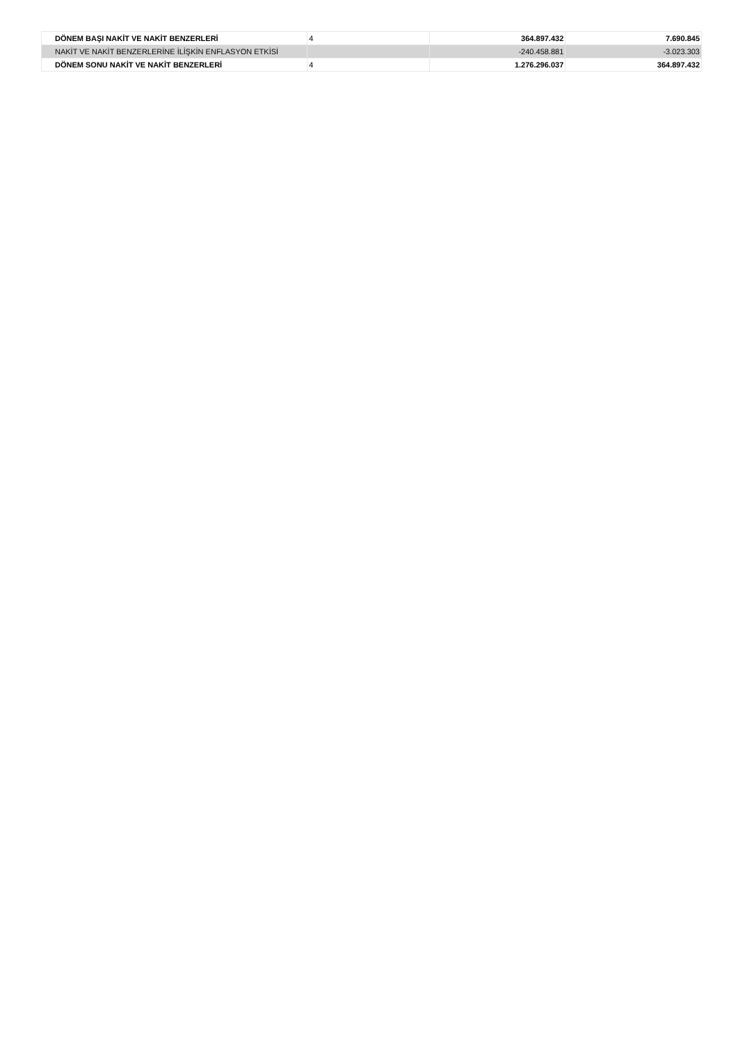| DÖNEM BAŞI NAKİT VE NAKİT BENZERLERİ | 4 | 364.897.432 | 7.690.845 |
| NAKİT VE NAKİT BENZERLERİNE İLİŞKİN ENFLASYON ETKİSİ | | -240.458.881 | -3.023.303 |
| DÖNEM SONU NAKİT VE NAKİT BENZERLERİ | 4 | 1.276.296.037 | 364.897.432 |